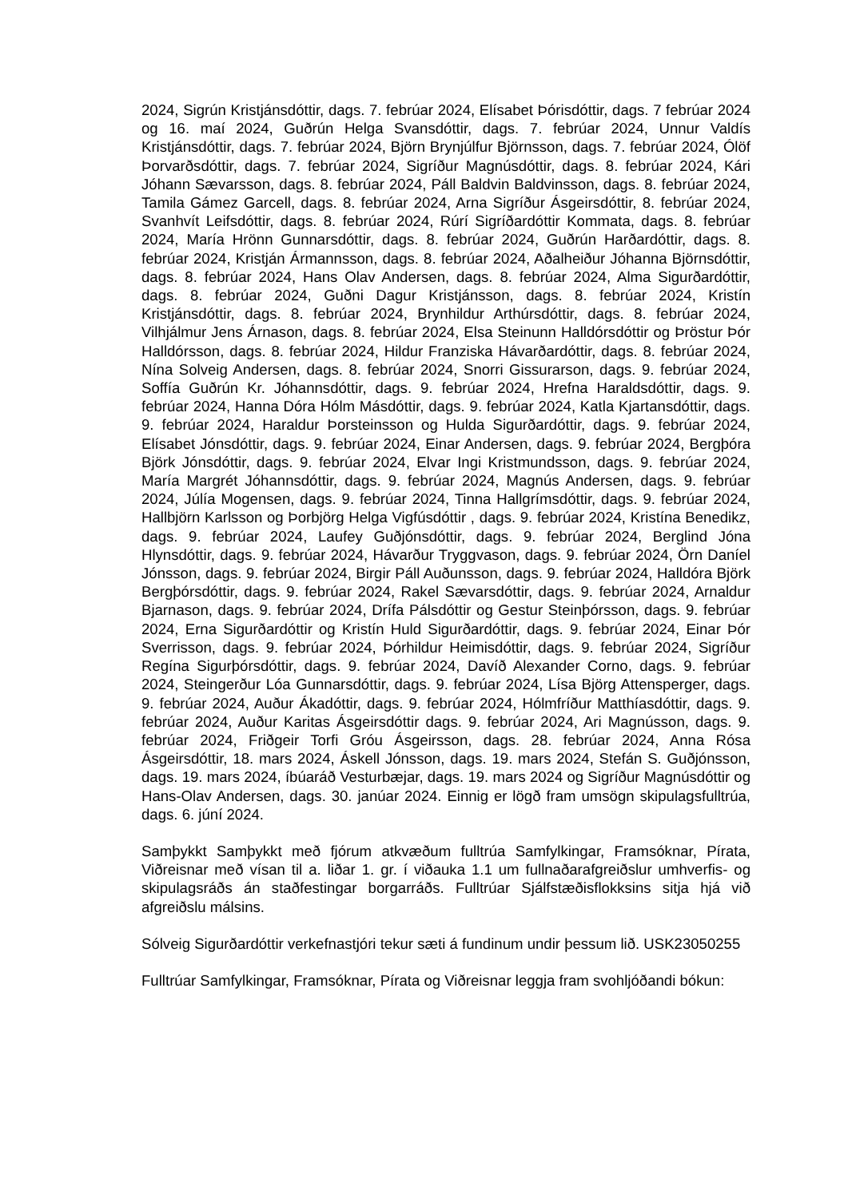2024, Sigrún Kristjánsdóttir, dags. 7. febrúar 2024, Elísabet Þórisdóttir, dags. 7 febrúar 2024 og 16. maí 2024, Guðrún Helga Svansdóttir, dags. 7. febrúar 2024, Unnur Valdís Kristjánsdóttir, dags. 7. febrúar 2024, Björn Brynjúlfur Björnsson, dags. 7. febrúar 2024, Ólöf Þorvarðsdóttir, dags. 7. febrúar 2024, Sigríður Magnúsdóttir, dags. 8. febrúar 2024, Kári Jóhann Sævarsson, dags. 8. febrúar 2024, Páll Baldvin Baldvinsson, dags. 8. febrúar 2024, Tamila Gámez Garcell, dags. 8. febrúar 2024, Arna Sigríður Ásgeirsdóttir, 8. febrúar 2024, Svanhvít Leifsdóttir, dags. 8. febrúar 2024, Rúrí Sigríðardóttir Kommata, dags. 8. febrúar 2024, María Hrönn Gunnarsdóttir, dags. 8. febrúar 2024, Guðrún Harðardóttir, dags. 8. febrúar 2024, Kristján Ármannsson, dags. 8. febrúar 2024, Aðalheiður Jóhanna Björnsdóttir, dags. 8. febrúar 2024, Hans Olav Andersen, dags. 8. febrúar 2024, Alma Sigurðardóttir, dags. 8. febrúar 2024, Guðni Dagur Kristjánsson, dags. 8. febrúar 2024, Kristín Kristjánsdóttir, dags. 8. febrúar 2024, Brynhildur Arthúrsdóttir, dags. 8. febrúar 2024, Vilhjálmur Jens Árnason, dags. 8. febrúar 2024, Elsa Steinunn Halldórsdóttir og Þröstur Þór Halldórsson, dags. 8. febrúar 2024, Hildur Franziska Hávarðardóttir, dags. 8. febrúar 2024, Nína Solveig Andersen, dags. 8. febrúar 2024, Snorri Gissurarson, dags. 9. febrúar 2024, Soffía Guðrún Kr. Jóhannsdóttir, dags. 9. febrúar 2024, Hrefna Haraldsdóttir, dags. 9. febrúar 2024, Hanna Dóra Hólm Másdóttir, dags. 9. febrúar 2024, Katla Kjartansdóttir, dags. 9. febrúar 2024, Haraldur Þorsteinsson og Hulda Sigurðardóttir, dags. 9. febrúar 2024, Elísabet Jónsdóttir, dags. 9. febrúar 2024, Einar Andersen, dags. 9. febrúar 2024, Bergþóra Björk Jónsdóttir, dags. 9. febrúar 2024, Elvar Ingi Kristmundsson, dags. 9. febrúar 2024, María Margrét Jóhannsdóttir, dags. 9. febrúar 2024, Magnús Andersen, dags. 9. febrúar 2024, Júlía Mogensen, dags. 9. febrúar 2024, Tinna Hallgrímsdóttir, dags. 9. febrúar 2024, Hallbjörn Karlsson og Þorbjörg Helga Vigfúsdóttir , dags. 9. febrúar 2024, Kristína Benedikz, dags. 9. febrúar 2024, Laufey Guðjónsdóttir, dags. 9. febrúar 2024, Berglind Jóna Hlynsdóttir, dags. 9. febrúar 2024, Hávarður Tryggvason, dags. 9. febrúar 2024, Örn Daníel Jónsson, dags. 9. febrúar 2024, Birgir Páll Auðunsson, dags. 9. febrúar 2024, Halldóra Björk Bergþórsdóttir, dags. 9. febrúar 2024, Rakel Sævarsdóttir, dags. 9. febrúar 2024, Arnaldur Bjarnason, dags. 9. febrúar 2024, Drífa Pálsdóttir og Gestur Steinþórsson, dags. 9. febrúar 2024, Erna Sigurðardóttir og Kristín Huld Sigurðardóttir, dags. 9. febrúar 2024, Einar Þór Sverrisson, dags. 9. febrúar 2024, Þórhildur Heimisdóttir, dags. 9. febrúar 2024, Sigríður Regína Sigurþórsdóttir, dags. 9. febrúar 2024, Davíð Alexander Corno, dags. 9. febrúar 2024, Steingerður Lóa Gunnarsdóttir, dags. 9. febrúar 2024, Lísa Björg Attensperger, dags. 9. febrúar 2024, Auður Ákadóttir, dags. 9. febrúar 2024, Hólmfríður Matthíasdóttir, dags. 9. febrúar 2024, Auður Karitas Ásgeirsdóttir dags. 9. febrúar 2024, Ari Magnússon, dags. 9. febrúar 2024, Friðgeir Torfi Gróu Ásgeirsson, dags. 28. febrúar 2024, Anna Rósa Ásgeirsdóttir, 18. mars 2024, Áskell Jónsson, dags. 19. mars 2024, Stefán S. Guðjónsson, dags. 19. mars 2024, íbúaráð Vesturbæjar, dags. 19. mars 2024 og Sigríður Magnúsdóttir og Hans-Olav Andersen, dags. 30. janúar 2024. Einnig er lögð fram umsögn skipulagsfulltrúa, dags. 6. júní 2024.
Samþykkt Samþykkt með fjórum atkvæðum fulltrúa Samfylkingar, Framsóknar, Pírata, Viðreisnar með vísan til a. liðar 1. gr. í viðauka 1.1 um fullnaðarafgreiðslur umhverfis- og skipulagsráðs án staðfestingar borgarráðs. Fulltrúar Sjálfstæðisflokksins sitja hjá við afgreiðslu málsins.
Sólveig Sigurðardóttir verkefnastjóri tekur sæti á fundinum undir þessum lið. USK23050255
Fulltrúar Samfylkingar, Framsóknar, Pírata og Viðreisnar leggja fram svohljóðandi bókun: